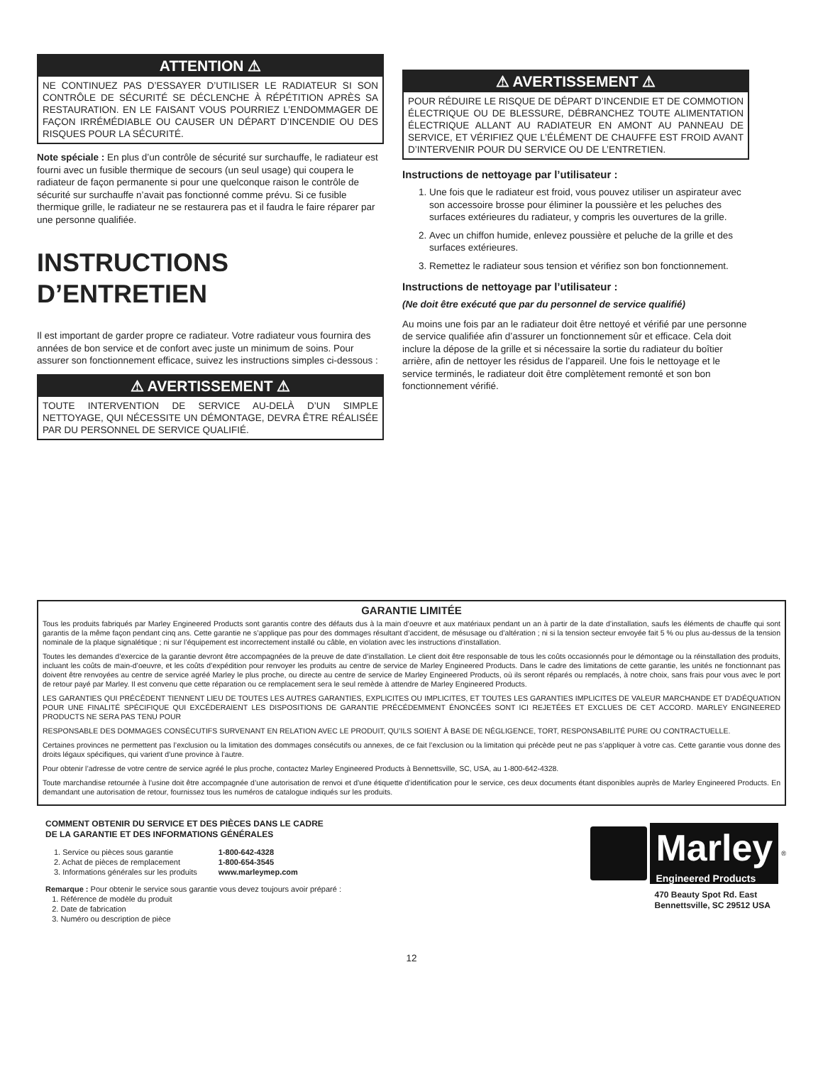ATTENTION ⚠
NE CONTINUEZ PAS D’ESSAYER D’UTILISER LE RADIATEUR SI SON CONTRÔLE DE SÉCURITÉ SE DÉCLENCHE À RÉPÉTITION APRÈS SA RESTAURATION. EN LE FAISANT VOUS POURRIEZ L’ENDOMMAGER DE FAÇON IRRÉMÉDIABLE OU CAUSER UN DÉPART D’INCENDIE OU DES RISQUES POUR LA SÉCURITÉ.
Note spéciale : En plus d’un contrôle de sécurité sur surchauffe, le radiateur est fourni avec un fusible thermique de secours (un seul usage) qui coupera le radiateur de façon permanente si pour une quelconque raison le contrôle de sécurité sur surchauffe n’avait pas fonctionné comme prévu. Si ce fusible thermique grille, le radiateur ne se restaurera pas et il faudra le faire réparer par une personne qualifiée.
INSTRUCTIONS D’ENTRETIEN
Il est important de garder propre ce radiateur. Votre radiateur vous fournira des années de bon service et de confort avec juste un minimum de soins. Pour assurer son fonctionnement efficace, suivez les instructions simples ci-dessous :
⚠ AVERTISSEMENT ⚠
TOUTE INTERVENTION DE SERVICE AU-DELÀ D’UN SIMPLE NETTOYAGE, QUI NÉCESSITE UN DÉMONTAGE, DEVRA ÊTRE RÉALISÉE PAR DU PERSONNEL DE SERVICE QUALIFIÉ.
⚠ AVERTISSEMENT ⚠
POUR RÉDUIRE LE RISQUE DE DÉPART D’INCENDIE ET DE COMMOTION ÉLECTRIQUE OU DE BLESSURE, DÉBRANCHEZ TOUTE ALIMENTATION ÉLECTRIQUE ALLANT AU RADIATEUR EN AMONT AU PANNEAU DE SERVICE, ET VÉRIFIEZ QUE L’ÉLÉMENT DE CHAUFFE EST FROID AVANT D’INTERVENIR POUR DU SERVICE OU DE L’ENTRETIEN.
Instructions de nettoyage par l’utilisateur :
1. Une fois que le radiateur est froid, vous pouvez utiliser un aspirateur avec son accessoire brosse pour éliminer la poussière et les peluches des surfaces extérieures du radiateur, y compris les ouvertures de la grille.
2. Avec un chiffon humide, enlevez poussière et peluche de la grille et des surfaces extérieures.
3. Remettez le radiateur sous tension et vérifiez son bon fonctionnement.
Instructions de nettoyage par l’utilisateur :
(Ne doit être exécuté que par du personnel de service qualifié)
Au moins une fois par an le radiateur doit être nettoyé et vérifié par une personne de service qualifiée afin d’assurer un fonctionnement sûr et efficace. Cela doit inclure la dépose de la grille et si nécessaire la sortie du radiateur du boîtier arrière, afin de nettoyer les résidus de l’appareil. Une fois le nettoyage et le service terminés, le radiateur doit être complètement remonté et son bon fonctionnement vérifié.
GARANTIE LIMITÉE
Tous les produits fabriqués par Marley Engineered Products sont garantis contre des défauts dus à la main d’oeuvre et aux matériaux pendant un an à partir de la date d’installation, saufs les éléments de chauffe qui sont garantis de la même façon pendant cinq ans. Cette garantie ne s’applique pas pour des dommages résultant d’accident, de mésusage ou d’altération ; ni si la tension secteur envoyée fait 5 % ou plus au-dessus de la tension nominale de la plaque signalétique ; ni sur l’équipement est incorrectement installé ou câble, en violation avec les instructions d’installation.
Toutes les demandes d’exercice de la garantie devront être accompagnées de la preuve de date d’installation. Le client doit être responsable de tous les coûts occasionnés pour le démontage ou la réinstallation des produits, incluant les coûts de main-d’oeuvre, et les coûts d’expédition pour renvoyer les produits au centre de service de Marley Engineered Products. Dans le cadre des limitations de cette garantie, les unités ne fonctionnant pas doivent être renvoyées au centre de service agréé Marley le plus proche, ou directe au centre de service de Marley Engineered Products, où ils seront réparés ou remplacés, à notre choix, sans frais pour vous avec le port de retour payé par Marley. Il est convenu que cette réparation ou ce remplacement sera le seul remède à attendre de Marley Engineered Products.
LES GARANTIES QUI PRÉCÈDENT TIENNENT LIEU DE TOUTES LES AUTRES GARANTIES, EXPLICITES OU IMPLICITES, ET TOUTES LES GARANTIES IMPLICITES DE VALEUR MARCHANDE ET D’ADÉQUATION POUR UNE FINALITÉ SPÉCIFIQUE QUI EXCÉDERAIENT LES DISPOSITIONS DE GARANTIE PRÉCÉDEMMENT ÉNONCÉES SONT ICI REJETÉES ET EXCLUES DE CET ACCORD. MARLEY ENGINEERED PRODUCTS NE SERA PAS TENU POUR
RESPONSABLE DES DOMMAGES CONSÉCUTIFS SURVENANT EN RELATION AVEC LE PRODUIT, QU’ILS SOIENT À BASE DE NÉGLIGENCE, TORT, RESPONSABILITÉ PURE OU CONTRACTUELLE.
Certaines provinces ne permettent pas l’exclusion ou la limitation des dommages consécutifs ou annexes, de ce fait l’exclusion ou la limitation qui précède peut ne pas s’appliquer à votre cas. Cette garantie vous donne des droits légaux spécifiques, qui varient d’une province à l’autre.
Pour obtenir l’adresse de votre centre de service agréé le plus proche, contactez Marley Engineered Products à Bennettsville, SC, USA, au 1-800-642-4328.
Toute marchandise retournée à l’usine doit être accompagnée d’une autorisation de renvoi et d’une étiquette d’identification pour le service, ces deux documents étant disponibles auprès de Marley Engineered Products. En demandant une autorisation de retour, fournissez tous les numéros de catalogue indiqués sur les produits.
COMMENT OBTENIR DU SERVICE ET DES PIÈCES DANS LE CADRE
DE LA GARANTIE ET DES INFORMATIONS GÉNÉRALES
| 1. Service ou pièces sous garantie | 1-800-642-4328 |
| 2. Achat de pièces de remplacement | 1-800-654-3545 |
| 3. Informations générales sur les produits | www.marleymep.com |
Remarque : Pour obtenir le service sous garantie vous devez toujours avoir préparé :
1. Référence de modèle du produit
2. Date de fabrication
3. Numéro ou description de pièce
Marley
Engineered Products
<sup>®</sup>
470 Beauty Spot Rd. East
Bennettsville, SC 29512 USA
12